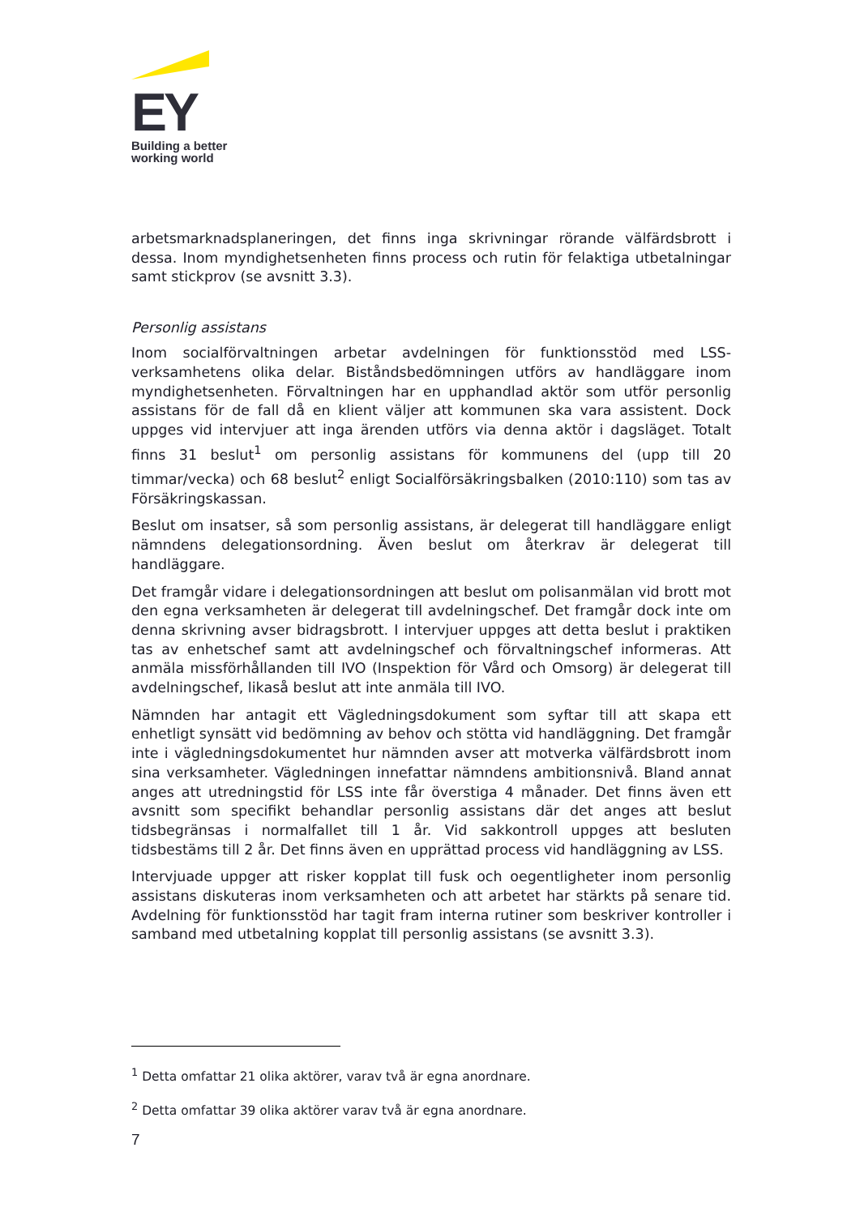EY
Building a better
working world
arbetsmarknadsplaneringen, det finns inga skrivningar rörande välfärdsbrott i dessa. Inom myndighetsenheten finns process och rutin för felaktiga utbetalningar samt stickprov (se avsnitt 3.3).
Personlig assistans
Inom socialförvaltningen arbetar avdelningen för funktionsstöd med LSS-verksamhetens olika delar. Biståndsbedömningen utförs av handläggare inom myndighetsenheten. Förvaltningen har en upphandlad aktör som utför personlig assistans för de fall då en klient väljer att kommunen ska vara assistent. Dock uppges vid intervjuer att inga ärenden utförs via denna aktör i dagsläget. Totalt finns 31 beslut<sup>1</sup> om personlig assistans för kommunens del (upp till 20 timmar/vecka) och 68 beslut<sup>2</sup> enligt Socialförsäkringsbalken (2010:110) som tas av Försäkringskassan.
Beslut om insatser, så som personlig assistans, är delegerat till handläggare enligt nämndens delegationsordning. Även beslut om återkrav är delegerat till handläggare.
Det framgår vidare i delegationsordningen att beslut om polisanmälan vid brott mot den egna verksamheten är delegerat till avdelningschef. Det framgår dock inte om denna skrivning avser bidragsbrott. I intervjuer uppges att detta beslut i praktiken tas av enhetschef samt att avdelningschef och förvaltningschef informeras. Att anmäla missförhållanden till IVO (Inspektion för Vård och Omsorg) är delegerat till avdelningschef, likaså beslut att inte anmäla till IVO.
Nämnden har antagit ett Vägledningsdokument som syftar till att skapa ett enhetligt synsätt vid bedömning av behov och stötta vid handläggning. Det framgår inte i vägledningsdokumentet hur nämnden avser att motverka välfärdsbrott inom sina verksamheter. Vägledningen innefattar nämndens ambitionsnivå. Bland annat anges att utredningstid för LSS inte får överstiga 4 månader. Det finns även ett avsnitt som specifikt behandlar personlig assistans där det anges att beslut tidsbegränsas i normalfallet till 1 år. Vid sakkontroll uppges att besluten tidsbestäms till 2 år. Det finns även en upprättad process vid handläggning av LSS.
Intervjuade uppger att risker kopplat till fusk och oegentligheter inom personlig assistans diskuteras inom verksamheten och att arbetet har stärkts på senare tid. Avdelning för funktionsstöd har tagit fram interna rutiner som beskriver kontroller i samband med utbetalning kopplat till personlig assistans (se avsnitt 3.3).
<sup>1</sup> Detta omfattar 21 olika aktörer, varav två är egna anordnare.
<sup>2</sup> Detta omfattar 39 olika aktörer varav två är egna anordnare.
7